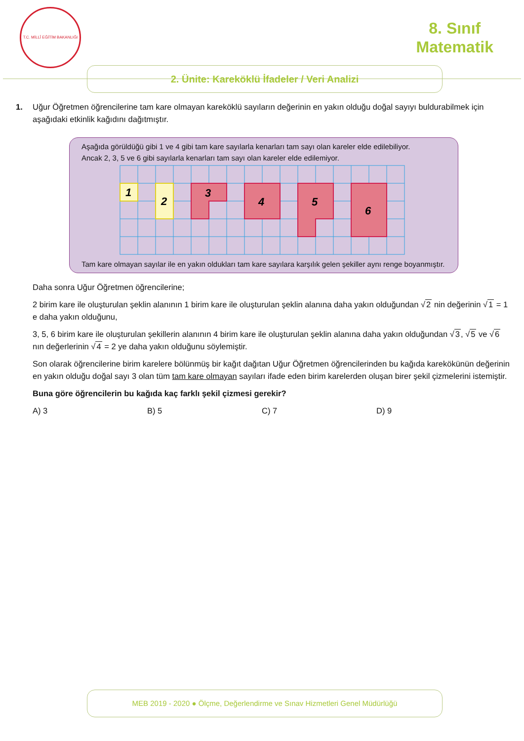T.C. MİLLÎ EĞİTİM BAKANLIĞI
8. Sınıf
Matematik
2. Ünite: Kareköklü İfadeler / Veri Analizi
1. Uğur Öğretmen öğrencilerine tam kare olmayan kareköklü sayıların değerinin en yakın olduğu doğal sayıyı buldurabilmek için aşağıdaki etkinlik kağıdını dağıtmıştır.
Aşağıda görüldüğü gibi 1 ve 4 gibi tam kare sayılarla kenarları tam sayı olan kareler elde edilebiliyor.
Ancak 2, 3, 5 ve 6 gibi sayılarla kenarları tam sayı olan kareler elde edilemiyor.
1
2
3
4
5
6
Tam kare olmayan sayılar ile en yakın oldukları tam kare sayılara karşılık gelen şekiller aynı renge boyanmıştır.
Daha sonra Uğur Öğretmen öğrencilerine;
2 birim kare ile oluşturulan şeklin alanının 1 birim kare ile oluşturulan şeklin alanına daha yakın olduğundan √2 nin değerinin √1 = 1 e daha yakın olduğunu,
3, 5, 6 birim kare ile oluşturulan şekillerin alanının 4 birim kare ile oluşturulan şeklin alanına daha yakın olduğundan √3, √5 ve √6 nın değerlerinin √4 = 2 ye daha yakın olduğunu söylemiştir.
Son olarak öğrencilerine birim karelere bölünmüş bir kağıt dağıtan Uğur Öğretmen öğrencilerinden bu kağıda karekökünün değerinin en yakın olduğu doğal sayı 3 olan tüm tam kare olmayan sayıları ifade eden birim karelerden oluşan birer şekil çizmelerini istemiştir.
Buna göre öğrencilerin bu kağıda kaç farklı şekil çizmesi gerekir?
A) 3 B) 5 C) 7 D) 9
MEB 2019 - 2020 ● Ölçme, Değerlendirme ve Sınav Hizmetleri Genel Müdürlüğü